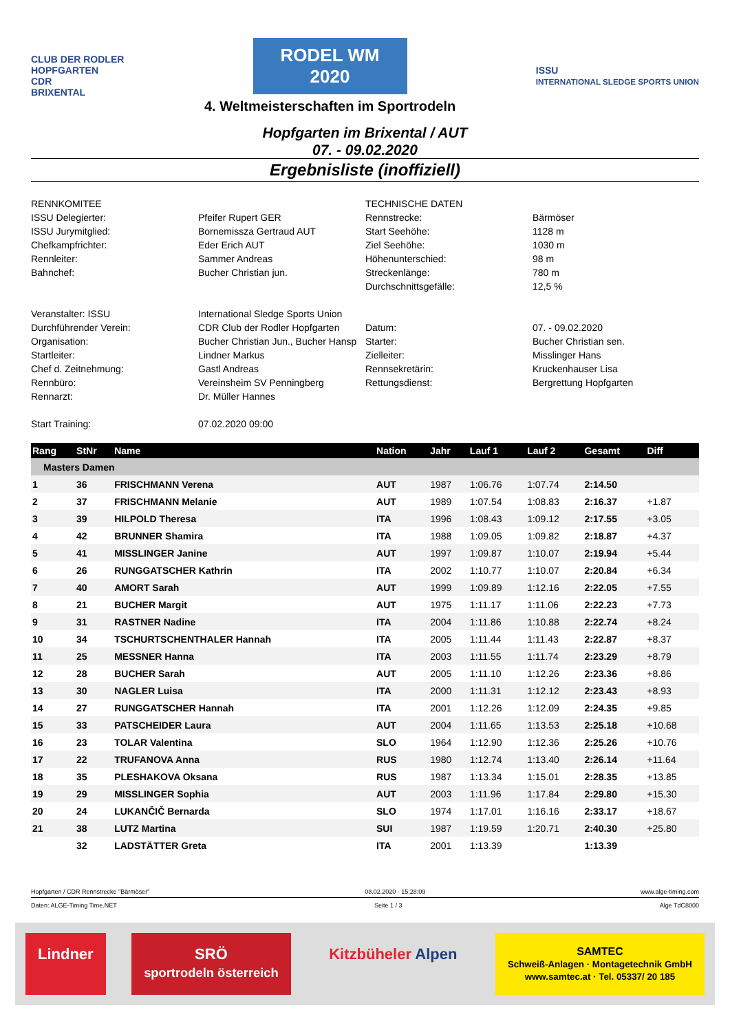CLUB DER RODLER
HOPFGARTEN
CDR
BRIXENTAL
RODEL WM
2020
4. Weltmeisterschaften im Sportrodeln
ISSU
INTERNATIONAL SLEDGE SPORTS UNION
Hopfgarten im Brixental / AUT
07. - 09.02.2020
Ergebnisliste (inoffiziell)
RENNKOMITEE
TECHNISCHE DATEN
ISSU Delegierter:
Pfeifer Rupert GER
Rennstrecke:
Bärmöser
ISSU Jurymitglied:
Bornemissza Gertraud AUT
Start Seehöhe:
1128 m
Chefkampfrichter:
Eder Erich AUT
Ziel Seehöhe:
1030 m
Rennleiter:
Sammer Andreas
Höhenunterschied:
98 m
Bahnchef:
Bucher Christian jun.
Streckenlänge:
780 m
Durchschnittsgefälle:
12,5 %
Veranstalter: ISSU
International Sledge Sports Union
Durchführender Verein:
CDR Club der Rodler Hopfgarten
Datum:
07. - 09.02.2020
Organisation:
Bucher Christian Jun., Bucher Hansp
Starter:
Bucher Christian sen.
Startleiter:
Lindner Markus
Zielleiter:
Misslinger Hans
Chef d. Zeitnehmung:
Gastl Andreas
Rennsekretärin:
Kruckenhauser Lisa
Rennbüro:
Vereinsheim SV Penningberg
Rettungsdienst:
Bergrettung Hopfgarten
Rennarzt:
Dr. Müller Hannes
Start Training:
07.02.2020 09:00
| Rang | StNr | Name | Nation | Jahr | Lauf 1 | Lauf 2 | Gesamt | Diff |
| --- | --- | --- | --- | --- | --- | --- | --- | --- |
| Masters Damen | | | | | | | | |
| 1 | 36 | FRISCHMANN Verena | AUT | 1987 | 1:06.76 | 1:07.74 | 2:14.50 | |
| 2 | 37 | FRISCHMANN Melanie | AUT | 1989 | 1:07.54 | 1:08.83 | 2:16.37 | +1.87 |
| 3 | 39 | HILPOLD Theresa | ITA | 1996 | 1:08.43 | 1:09.12 | 2:17.55 | +3.05 |
| 4 | 42 | BRUNNER Shamira | ITA | 1988 | 1:09.05 | 1:09.82 | 2:18.87 | +4.37 |
| 5 | 41 | MISSLINGER Janine | AUT | 1997 | 1:09.87 | 1:10.07 | 2:19.94 | +5.44 |
| 6 | 26 | RUNGGATSCHER Kathrin | ITA | 2002 | 1:10.77 | 1:10.07 | 2:20.84 | +6.34 |
| 7 | 40 | AMORT Sarah | AUT | 1999 | 1:09.89 | 1:12.16 | 2:22.05 | +7.55 |
| 8 | 21 | BUCHER Margit | AUT | 1975 | 1:11.17 | 1:11.06 | 2:22.23 | +7.73 |
| 9 | 31 | RASTNER Nadine | ITA | 2004 | 1:11.86 | 1:10.88 | 2:22.74 | +8.24 |
| 10 | 34 | TSCHURTSCHENTHALER Hannah | ITA | 2005 | 1:11.44 | 1:11.43 | 2:22.87 | +8.37 |
| 11 | 25 | MESSNER Hanna | ITA | 2003 | 1:11.55 | 1:11.74 | 2:23.29 | +8.79 |
| 12 | 28 | BUCHER Sarah | AUT | 2005 | 1:11.10 | 1:12.26 | 2:23.36 | +8.86 |
| 13 | 30 | NAGLER Luisa | ITA | 2000 | 1:11.31 | 1:12.12 | 2:23.43 | +8.93 |
| 14 | 27 | RUNGGATSCHER Hannah | ITA | 2001 | 1:12.26 | 1:12.09 | 2:24.35 | +9.85 |
| 15 | 33 | PATSCHEIDER Laura | AUT | 2004 | 1:11.65 | 1:13.53 | 2:25.18 | +10.68 |
| 16 | 23 | TOLAR Valentina | SLO | 1964 | 1:12.90 | 1:12.36 | 2:25.26 | +10.76 |
| 17 | 22 | TRUFANOVA Anna | RUS | 1980 | 1:12.74 | 1:13.40 | 2:26.14 | +11.64 |
| 18 | 35 | PLESHAKOVA Oksana | RUS | 1987 | 1:13.34 | 1:15.01 | 2:28.35 | +13.85 |
| 19 | 29 | MISSLINGER Sophia | AUT | 2003 | 1:11.96 | 1:17.84 | 2:29.80 | +15.30 |
| 20 | 24 | LUKANČIČ Bernarda | SLO | 1974 | 1:17.01 | 1:16.16 | 2:33.17 | +18.67 |
| 21 | 38 | LUTZ Martina | SUI | 1987 | 1:19.59 | 1:20.71 | 2:40.30 | +25.80 |
| | 32 | LADSTÄTTER Greta | ITA | 2001 | 1:13.39 | | 1:13.39 | |
Hopfgarten / CDR Rennstrecke "Bärmöser" 08.02.2020 - 15:28:09 www.alge-timing.com
Daten: ALGE-Timing Time.NET Seite 1 / 3 Alge TdC8000
Lindner SRÖ
sportrodeln österreich
Kitzbüheler Alpen
SAMTEC
Schweiß-Anlagen · Montagetechnik GmbH
www.samtec.at · Tel. 05337/ 20 185